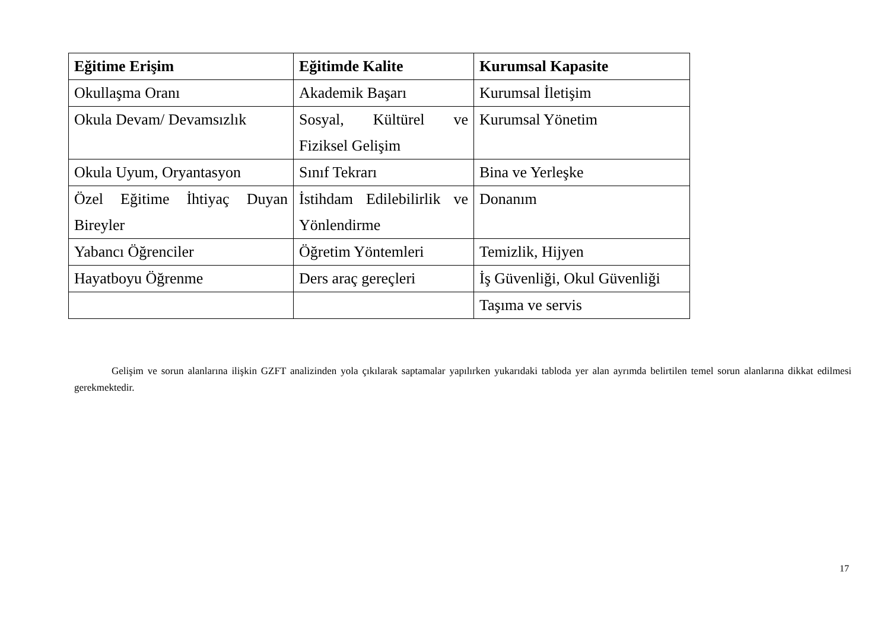| Eğitime Erişim | Eğitimde Kalite | Kurumsal Kapasite |
| --- | --- | --- |
| Okullaşma Oranı | Akademik Başarı | Kurumsal İletişim |
| Okula Devam/ Devamsızlık | Sosyal, Kültürel ve Fiziksel Gelişim | Kurumsal Yönetim |
| Okula Uyum, Oryantasyon | Sınıf Tekrarı | Bina ve Yerleşke |
| Özel Eğitime İhtiyaç Duyan Bireyler | İstihdam Edilebilirlik ve Yönlendirme | Donanım |
| Yabancı Öğrenciler | Öğretim Yöntemleri | Temizlik, Hijyen |
| Hayatboyu Öğrenme | Ders araç gereçleri | İş Güvenliği, Okul Güvenliği |
| | | Taşıma ve servis |
Gelişim ve sorun alanlarına ilişkin GZFT analizinden yola çıkılarak saptamalar yapılırken yukarıdaki tabloda yer alan ayrımda belirtilen temel sorun alanlarına dikkat edilmesi gerekmektedir.
17